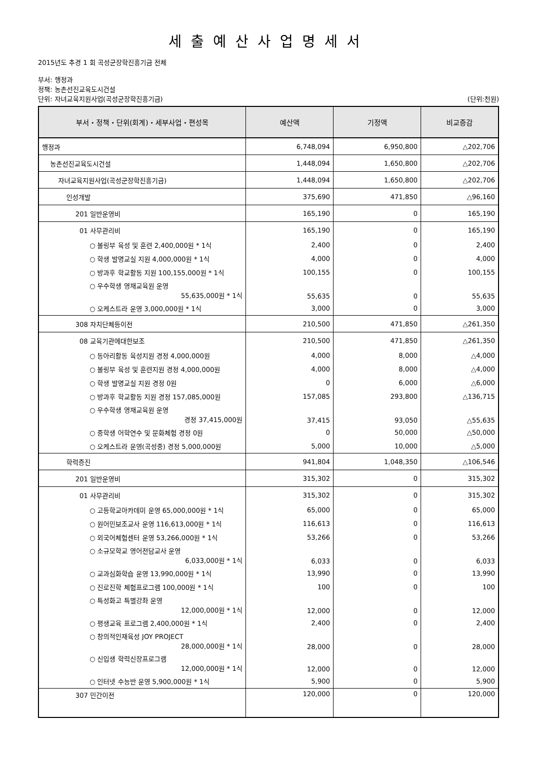세출예산사업명세서
2015년도 추경 1 회 곡성군장학진흥기금 전체
부서: 행정과
정책: 농촌선진교육도시건설
단위: 자녀교육지원사업(곡성군장학진흥기금) (단위:천원)
| 부서・정책・단위(회계)・세부사업・편성목 | 예산액 | 기정액 | 비교증감 |
| --- | --- | --- | --- |
| 행정과 | 6,748,094 | 6,950,800 | △202,706 |
| 농촌선진교육도시건설 | 1,448,094 | 1,650,800 | △202,706 |
| 자녀교육지원사업(곡성군장학진흥기금) | 1,448,094 | 1,650,800 | △202,706 |
| 인성개발 | 375,690 | 471,850 | △96,160 |
| 201 일반운영비 | 165,190 | 0 | 165,190 |
| 01 사무관리비 | 165,190 | 0 | 165,190 |
| ○ 볼링부 육성 및 훈련 2,400,000원 * 1식 | 2,400 | 0 | 2,400 |
| ○ 학생 발명교실 지원 4,000,000원 * 1식 | 4,000 | 0 | 4,000 |
| ○ 방과후 학교활동 지원 100,155,000원 * 1식 | 100,155 | 0 | 100,155 |
| ○ 우수학생 영재교육원 운영 55,635,000원 * 1식 | 55,635 | 0 | 55,635 |
| ○ 오케스트라 운영 3,000,000원 * 1식 | 3,000 | 0 | 3,000 |
| 308 자치단체등이전 | 210,500 | 471,850 | △261,350 |
| 08 교육기관에대한보조 | 210,500 | 471,850 | △261,350 |
| ○ 동아리활동 육성지원 경정 4,000,000원 | 4,000 | 8,000 | △4,000 |
| ○ 볼링부 육성 및 훈련지원 경정 4,000,000원 | 4,000 | 8,000 | △4,000 |
| ○ 학생 발명교실 지원 경정 0원 | 0 | 6,000 | △6,000 |
| ○ 방과후 학교활동 지원 경정 157,085,000원 | 157,085 | 293,800 | △136,715 |
| ○ 우수학생 영재교육원 운영 경정 37,415,000원 | 37,415 | 93,050 | △55,635 |
| ○ 중학생 어학연수 및 문화체험 경정 0원 | 0 | 50,000 | △50,000 |
| ○ 오케스트라 운영(곡성중) 경정 5,000,000원 | 5,000 | 10,000 | △5,000 |
| 학력증진 | 941,804 | 1,048,350 | △106,546 |
| 201 일반운영비 | 315,302 | 0 | 315,302 |
| 01 사무관리비 | 315,302 | 0 | 315,302 |
| ○ 고등학교아카데미 운영 65,000,000원 * 1식 | 65,000 | 0 | 65,000 |
| ○ 원어민보조교사 운영 116,613,000원 * 1식 | 116,613 | 0 | 116,613 |
| ○ 외국어체험센터 운영 53,266,000원 * 1식 | 53,266 | 0 | 53,266 |
| ○ 소규모학교 영어전담교사 운영 6,033,000원 * 1식 | 6,033 | 0 | 6,033 |
| ○ 교과심화학습 운영 13,990,000원 * 1식 | 13,990 | 0 | 13,990 |
| ○ 진로진학 체험프로그램 100,000원 * 1식 | 100 | 0 | 100 |
| ○ 특성화고 특별강좌 운영 12,000,000원 * 1식 | 12,000 | 0 | 12,000 |
| ○ 평생교육 프로그램 2,400,000원 * 1식 | 2,400 | 0 | 2,400 |
| ○ 창의적인재육성 JOY PROJECT 28,000,000원 * 1식 | 28,000 | 0 | 28,000 |
| ○ 신입생 학력신장프로그램 12,000,000원 * 1식 | 12,000 | 0 | 12,000 |
| ○ 인터넷 수능반 운영 5,900,000원 * 1식 | 5,900 | 0 | 5,900 |
| 307 민간이전 | 120,000 | 0 | 120,000 |